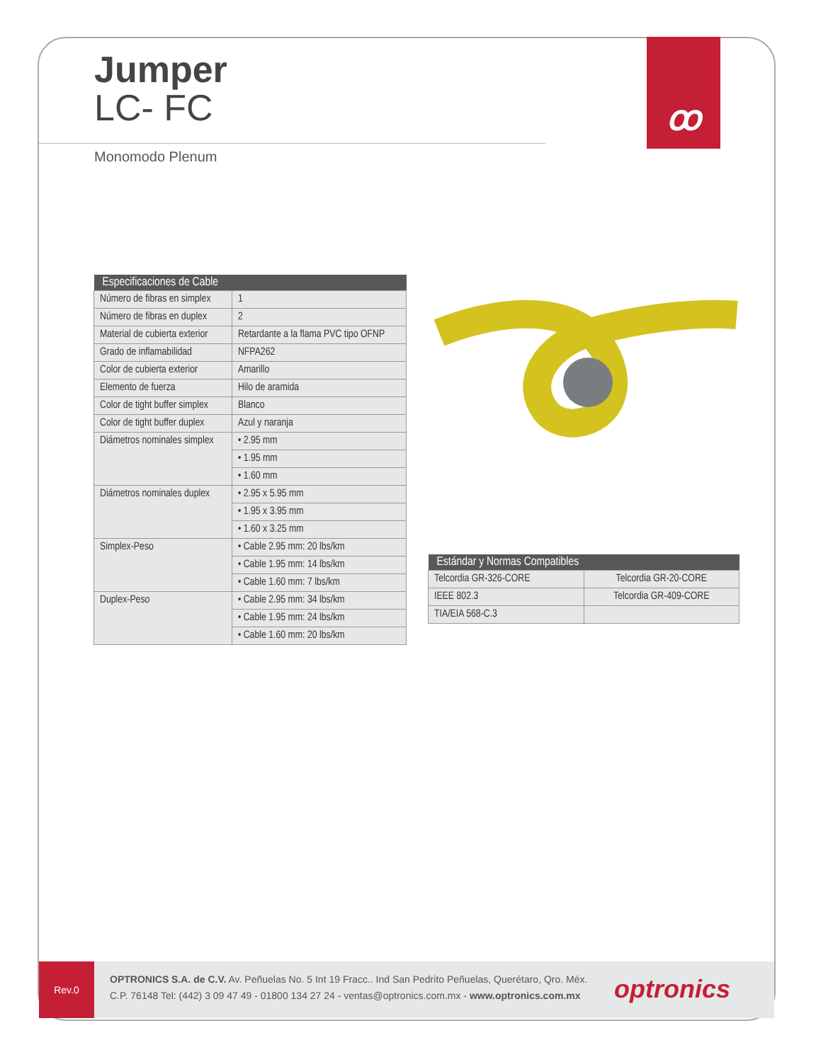ꝏ
Jumper
LC- FC
Monomodo Plenum
| Especificaciones de Cable | |
| --- | --- |
| Número de fibras en simplex | 1 |
| Número de fibras en duplex | 2 |
| Material de cubierta exterior | Retardante a la flama PVC tipo OFNP |
| Grado de inflamabilidad | NFPA262 |
| Color de cubierta exterior | Amarillo |
| Elemento de fuerza | Hilo de aramida |
| Color de tight buffer simplex | Blanco |
| Color de tight buffer duplex | Azul y naranja |
| Diámetros nominales simplex | • 2.95 mm |
| | • 1.95 mm |
| | • 1.60 mm |
| Diámetros nominales duplex | • 2.95 x 5.95 mm |
| | • 1.95 x 3.95 mm |
| | • 1.60 x 3.25 mm |
| Simplex-Peso | • Cable 2.95 mm: 20 lbs/km |
| | • Cable 1.95 mm: 14 lbs/km |
| | • Cable 1.60 mm: 7 lbs/km |
| Duplex-Peso | • Cable 2.95 mm: 34 lbs/km |
| | • Cable 1.95 mm: 24 lbs/km |
| | • Cable 1.60 mm: 20 lbs/km |
| Estándar y Normas Compatibles | |
| --- | --- |
| Telcordia GR-326-CORE | Telcordia GR-20-CORE |
| IEEE 802.3 | Telcordia GR-409-CORE |
| TIA/EIA 568-C.3 | |
Rev.0
OPTRONICS S.A. de C.V. Av. Peñuelas No. 5 Int 19 Fracc.. Ind San Pedrito Peñuelas, Querétaro, Qro. Méx.
C.P. 76148 Tel: (442) 3 09 47 49 - 01800 134 27 24 - ventas@optronics.com.mx - www.optronics.com.mx
optronics